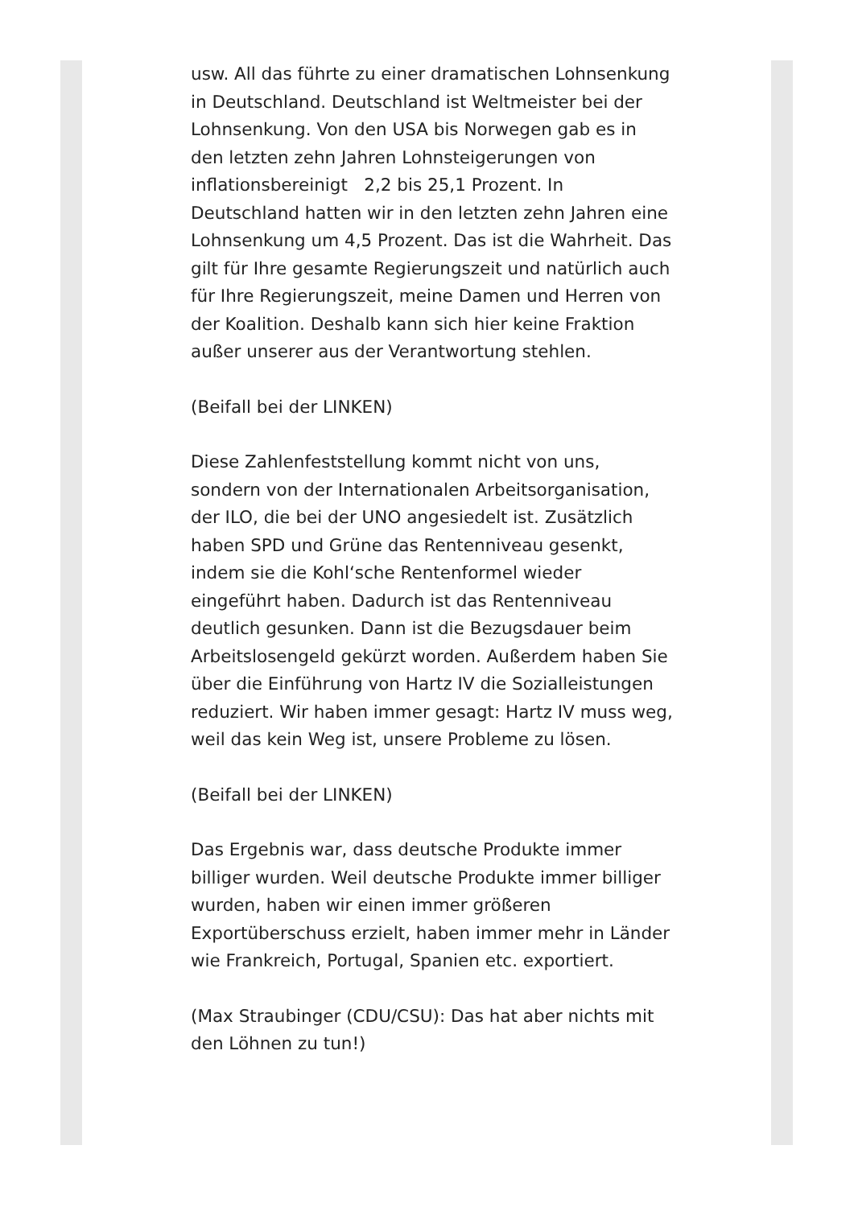usw. All das führte zu einer dramatischen Lohnsenkung in Deutschland. Deutschland ist Weltmeister bei der Lohnsenkung. Von den USA bis Norwegen gab es in den letzten zehn Jahren Lohnsteigerungen von inflationsbereinigt 2,2 bis 25,1 Prozent. In Deutschland hatten wir in den letzten zehn Jahren eine Lohnsenkung um 4,5 Prozent. Das ist die Wahrheit. Das gilt für Ihre gesamte Regierungszeit und natürlich auch für Ihre Regierungszeit, meine Damen und Herren von der Koalition. Deshalb kann sich hier keine Fraktion außer unserer aus der Verantwortung stehlen.
(Beifall bei der LINKEN)
Diese Zahlenfeststellung kommt nicht von uns, sondern von der Internationalen Arbeitsorganisation, der ILO, die bei der UNO angesiedelt ist. Zusätzlich haben SPD und Grüne das Rentenniveau gesenkt, indem sie die Kohl‘sche Rentenformel wieder eingeführt haben. Dadurch ist das Rentenniveau deutlich gesunken. Dann ist die Bezugsdauer beim Arbeitslosengeld gekürzt worden. Außerdem haben Sie über die Einführung von Hartz IV die Sozialleistungen reduziert. Wir haben immer gesagt: Hartz IV muss weg, weil das kein Weg ist, unsere Probleme zu lösen.
(Beifall bei der LINKEN)
Das Ergebnis war, dass deutsche Produkte immer billiger wurden. Weil deutsche Produkte immer billiger wurden, haben wir einen immer größeren Exportüberschuss erzielt, haben immer mehr in Länder wie Frankreich, Portugal, Spanien etc. exportiert.
(Max Straubinger (CDU/CSU): Das hat aber nichts mit den Löhnen zu tun!)